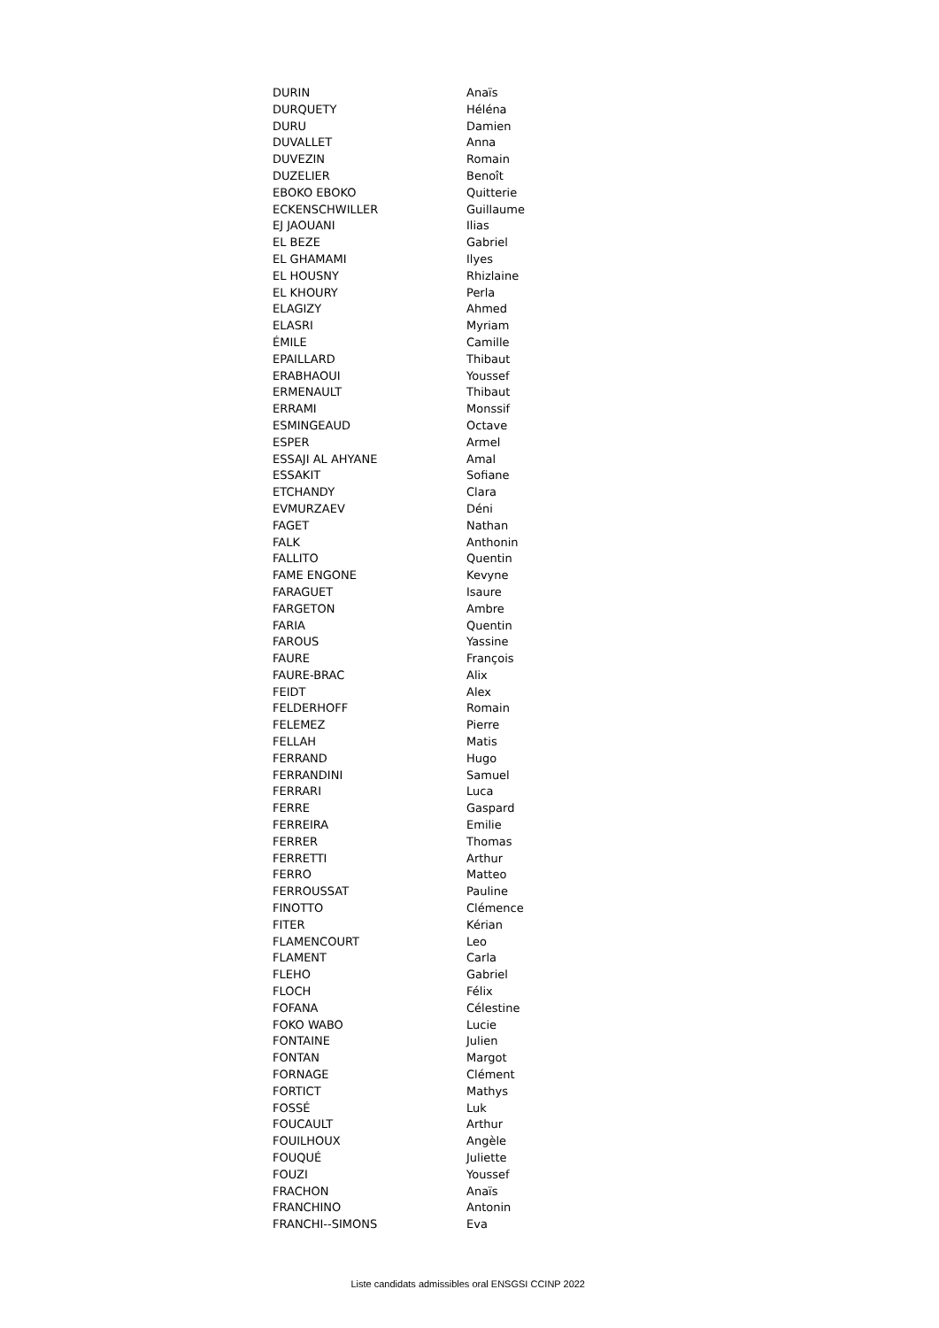| DURIN | Anaïs |
| DURQUETY | Héléna |
| DURU | Damien |
| DUVALLET | Anna |
| DUVEZIN | Romain |
| DUZELIER | Benoît |
| EBOKO EBOKO | Quitterie |
| ECKENSCHWILLER | Guillaume |
| EJ JAOUANI | Ilias |
| EL BEZE | Gabriel |
| EL GHAMAMI | Ilyes |
| EL HOUSNY | Rhizlaine |
| EL KHOURY | Perla |
| ELAGIZY | Ahmed |
| ELASRI | Myriam |
| ÉMILE | Camille |
| EPAILLARD | Thibaut |
| ERABHAOUI | Youssef |
| ERMENAULT | Thibaut |
| ERRAMI | Monssif |
| ESMINGEAUD | Octave |
| ESPER | Armel |
| ESSAJI AL AHYANE | Amal |
| ESSAKIT | Sofiane |
| ETCHANDY | Clara |
| EVMURZAEV | Déni |
| FAGET | Nathan |
| FALK | Anthonin |
| FALLITO | Quentin |
| FAME ENGONE | Kevyne |
| FARAGUET | Isaure |
| FARGETON | Ambre |
| FARIA | Quentin |
| FAROUS | Yassine |
| FAURE | François |
| FAURE-BRAC | Alix |
| FEIDT | Alex |
| FELDERHOFF | Romain |
| FELEMEZ | Pierre |
| FELLAH | Matis |
| FERRAND | Hugo |
| FERRANDINI | Samuel |
| FERRARI | Luca |
| FERRE | Gaspard |
| FERREIRA | Emilie |
| FERRER | Thomas |
| FERRETTI | Arthur |
| FERRO | Matteo |
| FERROUSSAT | Pauline |
| FINOTTO | Clémence |
| FITER | Kérian |
| FLAMENCOURT | Leo |
| FLAMENT | Carla |
| FLEHO | Gabriel |
| FLOCH | Félix |
| FOFANA | Célestine |
| FOKO WABO | Lucie |
| FONTAINE | Julien |
| FONTAN | Margot |
| FORNAGE | Clément |
| FORTICT | Mathys |
| FOSSÉ | Luk |
| FOUCAULT | Arthur |
| FOUILHOUX | Angèle |
| FOUQUÉ | Juliette |
| FOUZI | Youssef |
| FRACHON | Anaïs |
| FRANCHINO | Antonin |
| FRANCHI--SIMONS | Eva |
Liste candidats admissibles oral ENSGSI CCINP 2022